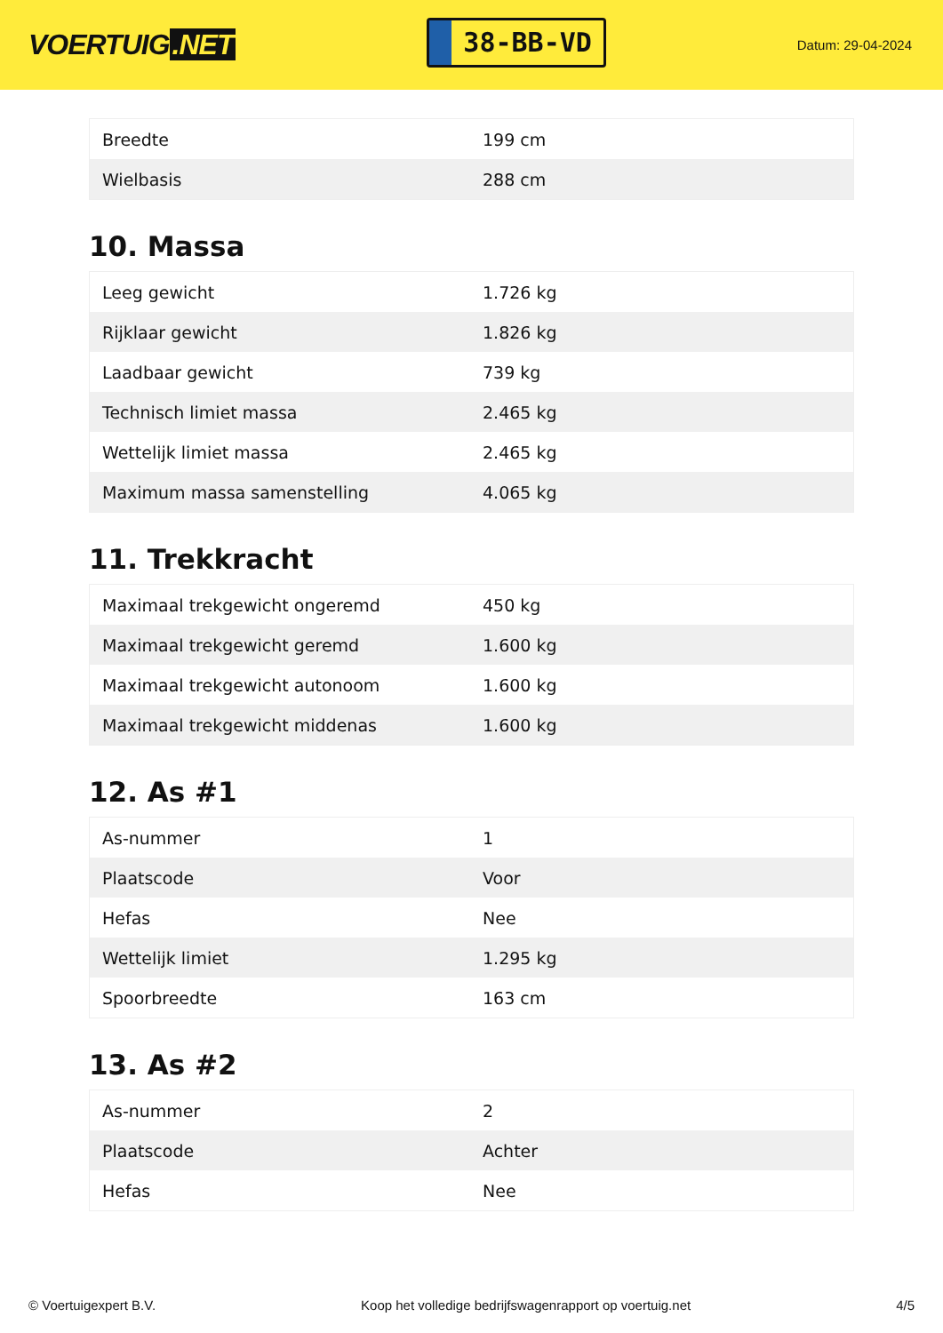VOERTUIG.NET
38-BB-VD
Datum: 29-04-2024
| Breedte | 199 cm |
| Wielbasis | 288 cm |
10. Massa
| Leeg gewicht | 1.726 kg |
| Rijklaar gewicht | 1.826 kg |
| Laadbaar gewicht | 739 kg |
| Technisch limiet massa | 2.465 kg |
| Wettelijk limiet massa | 2.465 kg |
| Maximum massa samenstelling | 4.065 kg |
11. Trekkracht
| Maximaal trekgewicht ongeremd | 450 kg |
| Maximaal trekgewicht geremd | 1.600 kg |
| Maximaal trekgewicht autonoom | 1.600 kg |
| Maximaal trekgewicht middenas | 1.600 kg |
12. As #1
| As-nummer | 1 |
| Plaatscode | Voor |
| Hefas | Nee |
| Wettelijk limiet | 1.295 kg |
| Spoorbreedte | 163 cm |
13. As #2
| As-nummer | 2 |
| Plaatscode | Achter |
| Hefas | Nee |
© Voertuigexpert B.V. Koop het volledige bedrijfswagenrapport op voertuig.net 4/5